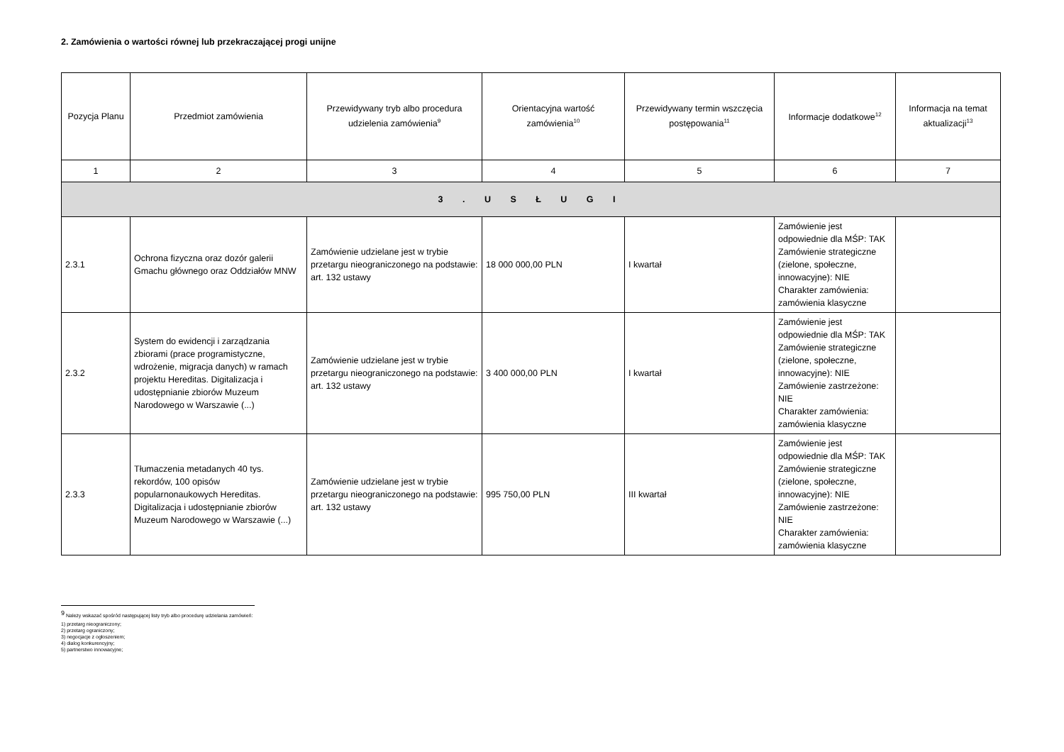2. Zamówienia o wartości równej lub przekraczającej progi unijne
| Pozycja Planu | Przedmiot zamówienia | Przewidywany tryb albo procedura udzielenia zamówienia<sup>9</sup> | Orientacyjna wartość zamówienia<sup>10</sup> | Przewidywany termin wszczęcia postępowania<sup>11</sup> | Informacje dodatkowe<sup>12</sup> | Informacja na temat aktualizacji<sup>13</sup> |
| --- | --- | --- | --- | --- | --- | --- |
| 1 | 2 | 3 | 4 | 5 | 6 | 7 |
| 3 . U S Ł U G I | | | | | | |
| 2.3.1 | Ochrona fizyczna oraz dozór galerii Gmachu głównego oraz Oddziałów MNW | Zamówienie udzielane jest w trybie przetargu nieograniczonego na podstawie: art. 132 ustawy | 18 000 000,00 PLN | I kwartał | Zamówienie jest odpowiednie dla MŚP: TAK Zamówienie strategiczne (zielone, społeczne, innowacyjne): NIE Charakter zamówienia: zamówienia klasyczne | |
| 2.3.2 | System do ewidencji i zarządzania zbiorami (prace programistyczne, wdrożenie, migracja danych) w ramach projektu Hereditas. Digitalizacja i udostępnianie zbiorów Muzeum Narodowego w Warszawie (...) | Zamówienie udzielane jest w trybie przetargu nieograniczonego na podstawie: art. 132 ustawy | 3 400 000,00 PLN | I kwartał | Zamówienie jest odpowiednie dla MŚP: TAK Zamówienie strategiczne (zielone, społeczne, innowacyjne): NIE Zamówienie zastrzeżone: NIE Charakter zamówienia: zamówienia klasyczne | |
| 2.3.3 | Tłumaczenia metadanych 40 tys. rekordów, 100 opisów popularnonaukowych Hereditas. Digitalizacja i udostępnianie zbiorów Muzeum Narodowego w Warszawie (...) | Zamówienie udzielane jest w trybie przetargu nieograniczonego na podstawie: art. 132 ustawy | 995 750,00 PLN | III kwartał | Zamówienie jest odpowiednie dla MŚP: TAK Zamówienie strategiczne (zielone, społeczne, innowacyjne): NIE Zamówienie zastrzeżone: NIE Charakter zamówienia: zamówienia klasyczne | |
<sup>9</sup> Należy wskazać spośród następującej listy tryb albo procedurę udzielania zamówień:
1) przetarg nieograniczony;
2) przetarg ograniczony;
3) negocjacje z ogłoszeniem;
4) dialog konkurencyjny;
5) partnerstwo innowacyjne;